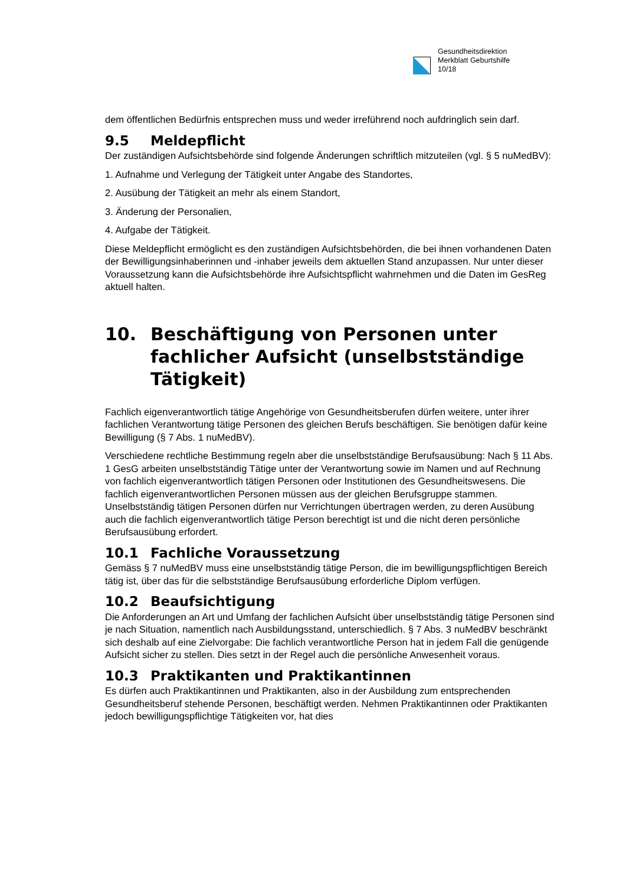Gesundheitsdirektion
Merkblatt Geburtshilfe
10/18
dem öffentlichen Bedürfnis entsprechen muss und weder irreführend noch aufdringlich sein darf.
9.5 Meldepflicht
Der zuständigen Aufsichtsbehörde sind folgende Änderungen schriftlich mitzuteilen (vgl. § 5 nuMedBV):
1. Aufnahme und Verlegung der Tätigkeit unter Angabe des Standortes,
2. Ausübung der Tätigkeit an mehr als einem Standort,
3. Änderung der Personalien,
4. Aufgabe der Tätigkeit.
Diese Meldepflicht ermöglicht es den zuständigen Aufsichtsbehörden, die bei ihnen vorhandenen Daten der Bewilligungsinhaberinnen und -inhaber jeweils dem aktuellen Stand anzupassen. Nur unter dieser Voraussetzung kann die Aufsichtsbehörde ihre Aufsichtspflicht wahrnehmen und die Daten im GesReg aktuell halten.
10. Beschäftigung von Personen unter fachlicher Aufsicht (unselbstständige Tätigkeit)
Fachlich eigenverantwortlich tätige Angehörige von Gesundheitsberufen dürfen weitere, unter ihrer fachlichen Verantwortung tätige Personen des gleichen Berufs beschäftigen. Sie benötigen dafür keine Bewilligung (§ 7 Abs. 1 nuMedBV).
Verschiedene rechtliche Bestimmung regeln aber die unselbstständige Berufsausübung: Nach § 11 Abs. 1 GesG arbeiten unselbstständig Tätige unter der Verantwortung sowie im Namen und auf Rechnung von fachlich eigenverantwortlich tätigen Personen oder Institutionen des Gesundheitswesens. Die fachlich eigenverantwortlichen Personen müssen aus der gleichen Berufsgruppe stammen. Unselbstständig tätigen Personen dürfen nur Verrichtungen übertragen werden, zu deren Ausübung auch die fachlich eigenverantwortlich tätige Person berechtigt ist und die nicht deren persönliche Berufsausübung erfordert.
10.1 Fachliche Voraussetzung
Gemäss § 7 nuMedBV muss eine unselbstständig tätige Person, die im bewilligungspflichtigen Bereich tätig ist, über das für die selbstständige Berufsausübung erforderliche Diplom verfügen.
10.2 Beaufsichtigung
Die Anforderungen an Art und Umfang der fachlichen Aufsicht über unselbstständig tätige Personen sind je nach Situation, namentlich nach Ausbildungsstand, unterschiedlich. § 7 Abs. 3 nuMedBV beschränkt sich deshalb auf eine Zielvorgabe: Die fachlich verantwortliche Person hat in jedem Fall die genügende Aufsicht sicher zu stellen. Dies setzt in der Regel auch die persönliche Anwesenheit voraus.
10.3 Praktikanten und Praktikantinnen
Es dürfen auch Praktikantinnen und Praktikanten, also in der Ausbildung zum entsprechenden Gesundheitsberuf stehende Personen, beschäftigt werden. Nehmen Praktikantinnen oder Praktikanten jedoch bewilligungspflichtige Tätigkeiten vor, hat dies